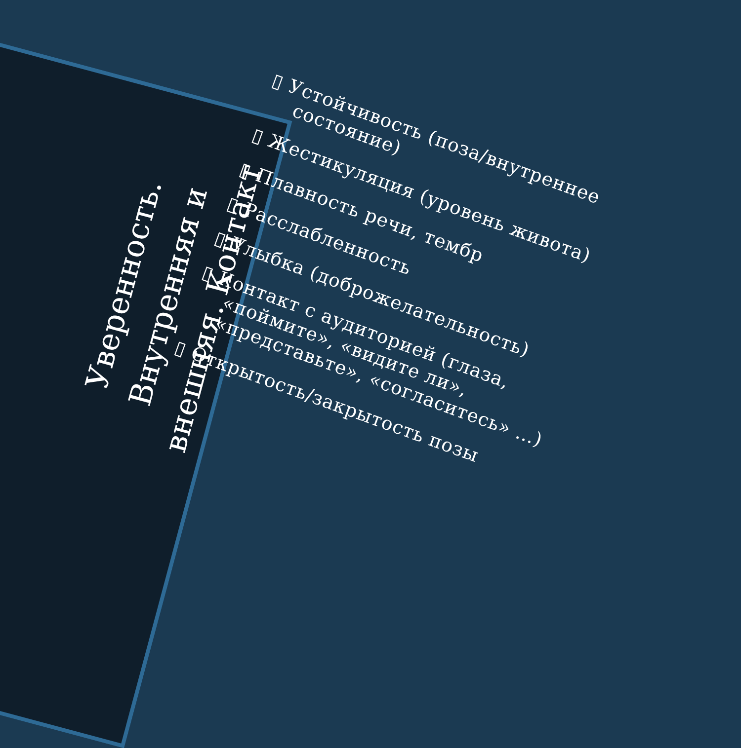Уверенность.
Внутренняя и
внешняя. Контакт
▯ Устойчивость (поза/внутреннее состояние)
▯ Жестикуляция (уровень живота)
▯ Плавность речи, тембр
▯ Расслабленность
▯ Улыбка (доброжелательность)
▯ Контакт с аудиторией (глаза, «поймите», «видите ли», «представьте», «согласитесь» …)
▯ Открытость/закрытость позы